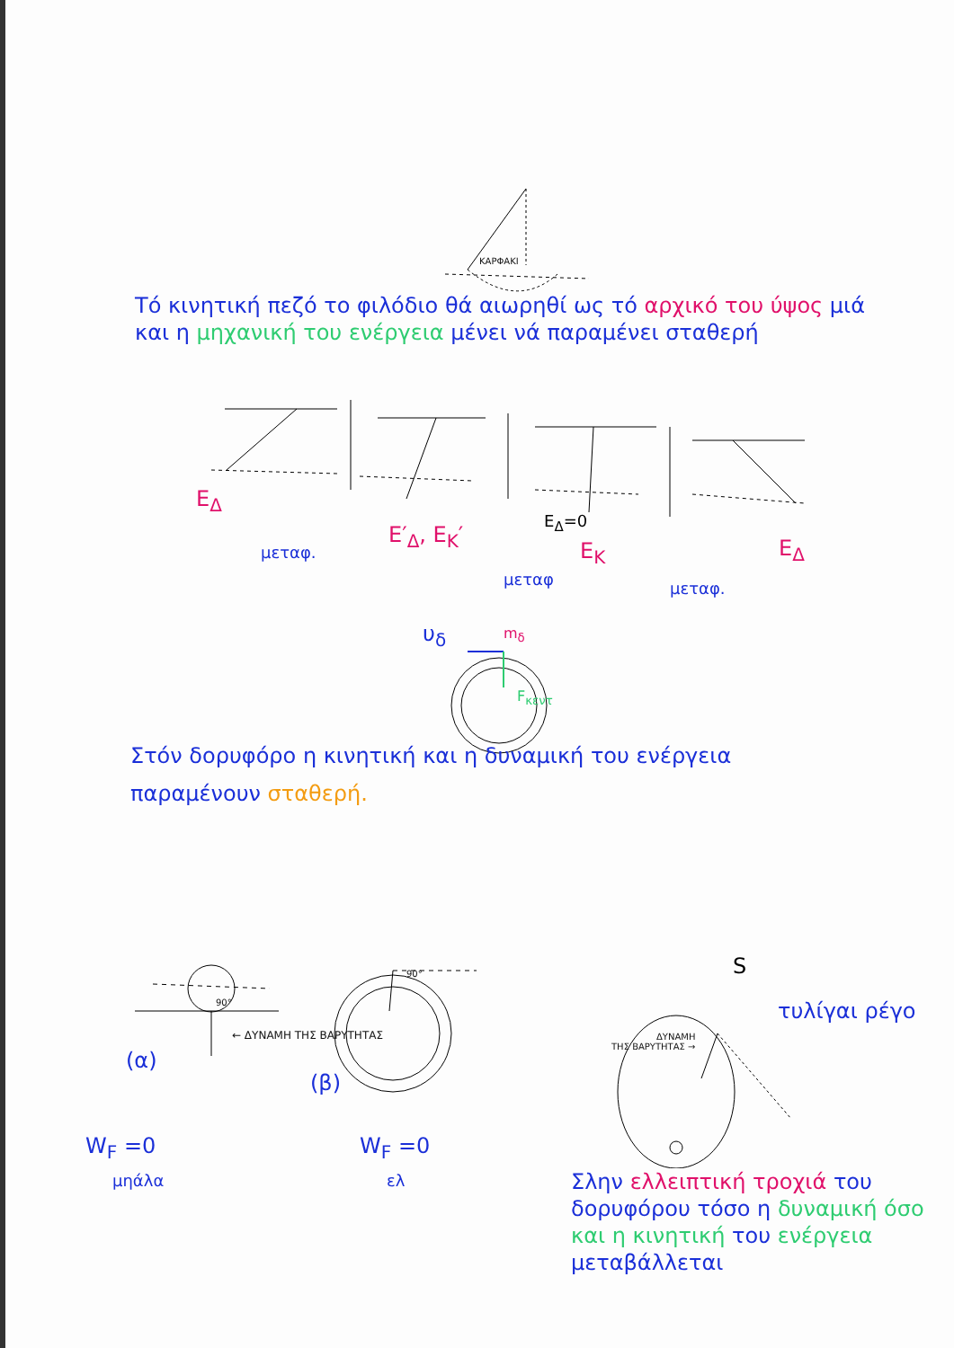ΚΑΡΦΑΚΙ
Τό κινητική πεζό το φιλόδιο θά αιωρηθί ως τό αρχικό του ύψος μιά και η μηχανική του ενέργεια μένει νά παραμένει σταθερή
E<sub>Δ</sub>
μεταφ.
E′<sub>Δ</sub>, E<sub>K</sub>′
E<sub>Δ</sub>=0
E<sub>K</sub>
μεταφ μεταφ.
E<sub>Δ</sub>
υ<sub>δ</sub> m<sub>δ</sub>
F<sub>κεντ</sub>
Στόν δορυφόρο η κινητική και η δυναμική του ενέργεια παραμένουν σταθερή.
90°
90°
← ΔΥΝΑΜΗ ΤΗΣ ΒΑΡΥΤΗΤΑΣ
(α)
(β)
W<sub>F</sub> =0
μηάλα
W<sub>F</sub> =0
ελ
S
ΔΥΝΑΜΗ
ΤΗΣ ΒΑΡΥΤΗΤΑΣ →
τυλίγαι ρέγο
Σλην ελλειπτική τροχιά του δορυφόρου τόσο η δυναμική όσο και η κινητική του ενέργεια μεταβάλλεται